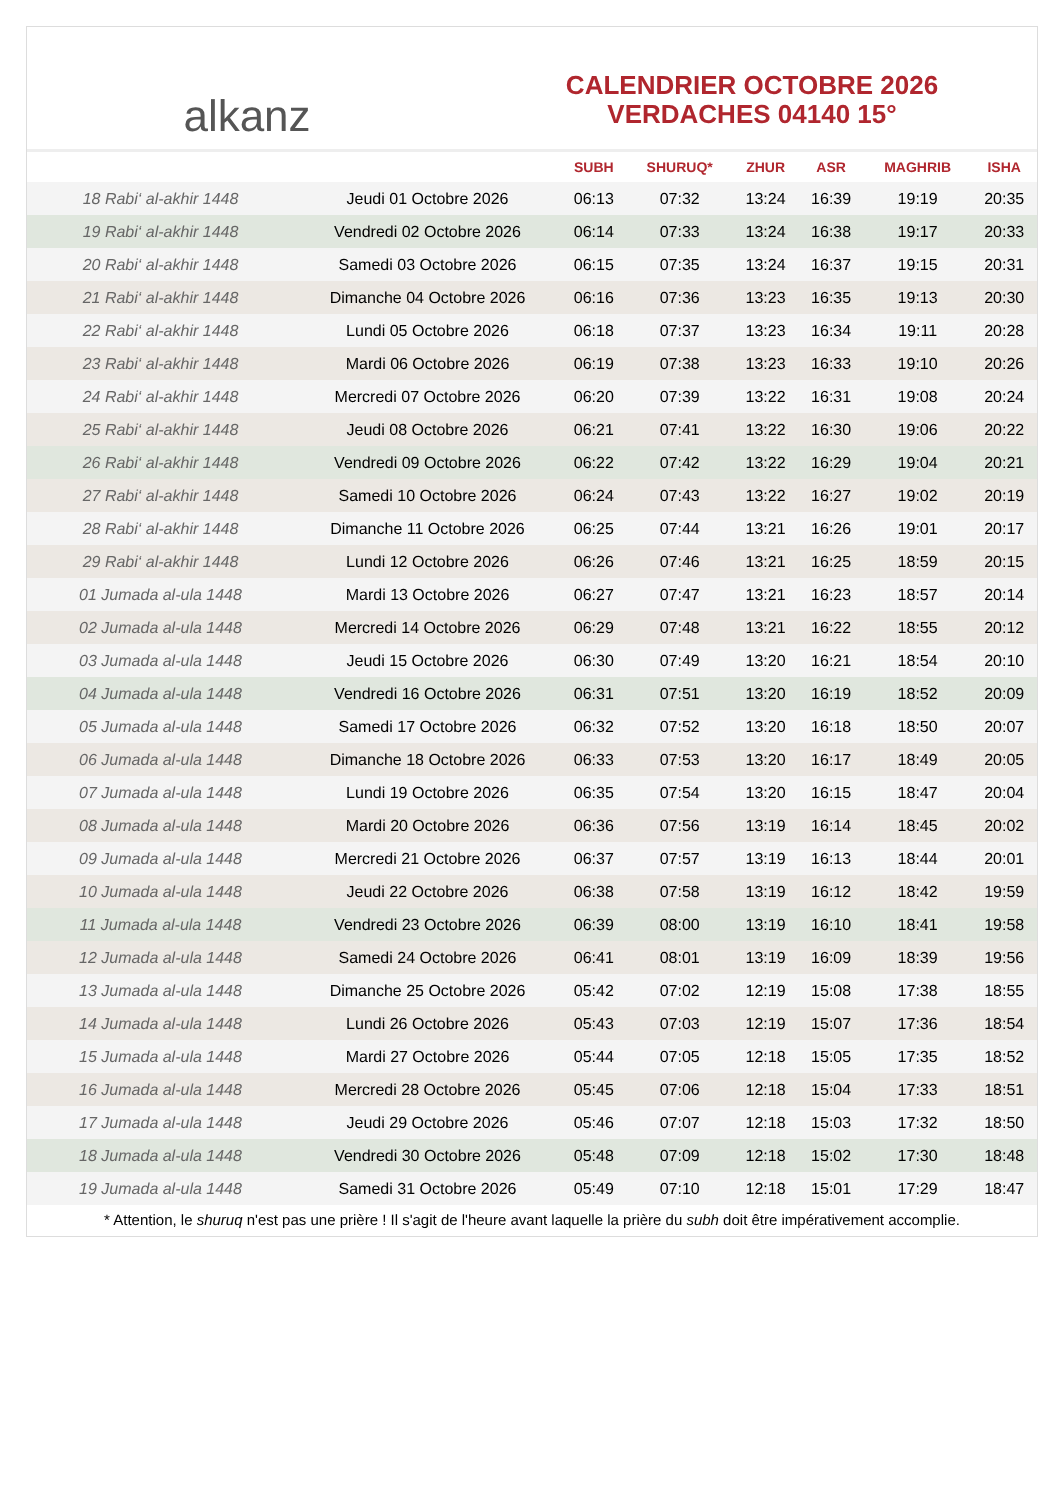alkanz
CALENDRIER OCTOBRE 2026
VERDACHES 04140 15°
| | | SUBH | SHURUQ* | ZHUR | ASR | MAGHRIB | ISHA |
| --- | --- | --- | --- | --- | --- | --- | --- |
| 18 Rabi‘ al-akhir 1448 | Jeudi 01 Octobre 2026 | 06:13 | 07:32 | 13:24 | 16:39 | 19:19 | 20:35 |
| 19 Rabi‘ al-akhir 1448 | Vendredi 02 Octobre 2026 | 06:14 | 07:33 | 13:24 | 16:38 | 19:17 | 20:33 |
| 20 Rabi‘ al-akhir 1448 | Samedi 03 Octobre 2026 | 06:15 | 07:35 | 13:24 | 16:37 | 19:15 | 20:31 |
| 21 Rabi‘ al-akhir 1448 | Dimanche 04 Octobre 2026 | 06:16 | 07:36 | 13:23 | 16:35 | 19:13 | 20:30 |
| 22 Rabi‘ al-akhir 1448 | Lundi 05 Octobre 2026 | 06:18 | 07:37 | 13:23 | 16:34 | 19:11 | 20:28 |
| 23 Rabi‘ al-akhir 1448 | Mardi 06 Octobre 2026 | 06:19 | 07:38 | 13:23 | 16:33 | 19:10 | 20:26 |
| 24 Rabi‘ al-akhir 1448 | Mercredi 07 Octobre 2026 | 06:20 | 07:39 | 13:22 | 16:31 | 19:08 | 20:24 |
| 25 Rabi‘ al-akhir 1448 | Jeudi 08 Octobre 2026 | 06:21 | 07:41 | 13:22 | 16:30 | 19:06 | 20:22 |
| 26 Rabi‘ al-akhir 1448 | Vendredi 09 Octobre 2026 | 06:22 | 07:42 | 13:22 | 16:29 | 19:04 | 20:21 |
| 27 Rabi‘ al-akhir 1448 | Samedi 10 Octobre 2026 | 06:24 | 07:43 | 13:22 | 16:27 | 19:02 | 20:19 |
| 28 Rabi‘ al-akhir 1448 | Dimanche 11 Octobre 2026 | 06:25 | 07:44 | 13:21 | 16:26 | 19:01 | 20:17 |
| 29 Rabi‘ al-akhir 1448 | Lundi 12 Octobre 2026 | 06:26 | 07:46 | 13:21 | 16:25 | 18:59 | 20:15 |
| 01 Jumada al-ula 1448 | Mardi 13 Octobre 2026 | 06:27 | 07:47 | 13:21 | 16:23 | 18:57 | 20:14 |
| 02 Jumada al-ula 1448 | Mercredi 14 Octobre 2026 | 06:29 | 07:48 | 13:21 | 16:22 | 18:55 | 20:12 |
| 03 Jumada al-ula 1448 | Jeudi 15 Octobre 2026 | 06:30 | 07:49 | 13:20 | 16:21 | 18:54 | 20:10 |
| 04 Jumada al-ula 1448 | Vendredi 16 Octobre 2026 | 06:31 | 07:51 | 13:20 | 16:19 | 18:52 | 20:09 |
| 05 Jumada al-ula 1448 | Samedi 17 Octobre 2026 | 06:32 | 07:52 | 13:20 | 16:18 | 18:50 | 20:07 |
| 06 Jumada al-ula 1448 | Dimanche 18 Octobre 2026 | 06:33 | 07:53 | 13:20 | 16:17 | 18:49 | 20:05 |
| 07 Jumada al-ula 1448 | Lundi 19 Octobre 2026 | 06:35 | 07:54 | 13:20 | 16:15 | 18:47 | 20:04 |
| 08 Jumada al-ula 1448 | Mardi 20 Octobre 2026 | 06:36 | 07:56 | 13:19 | 16:14 | 18:45 | 20:02 |
| 09 Jumada al-ula 1448 | Mercredi 21 Octobre 2026 | 06:37 | 07:57 | 13:19 | 16:13 | 18:44 | 20:01 |
| 10 Jumada al-ula 1448 | Jeudi 22 Octobre 2026 | 06:38 | 07:58 | 13:19 | 16:12 | 18:42 | 19:59 |
| 11 Jumada al-ula 1448 | Vendredi 23 Octobre 2026 | 06:39 | 08:00 | 13:19 | 16:10 | 18:41 | 19:58 |
| 12 Jumada al-ula 1448 | Samedi 24 Octobre 2026 | 06:41 | 08:01 | 13:19 | 16:09 | 18:39 | 19:56 |
| 13 Jumada al-ula 1448 | Dimanche 25 Octobre 2026 | 05:42 | 07:02 | 12:19 | 15:08 | 17:38 | 18:55 |
| 14 Jumada al-ula 1448 | Lundi 26 Octobre 2026 | 05:43 | 07:03 | 12:19 | 15:07 | 17:36 | 18:54 |
| 15 Jumada al-ula 1448 | Mardi 27 Octobre 2026 | 05:44 | 07:05 | 12:18 | 15:05 | 17:35 | 18:52 |
| 16 Jumada al-ula 1448 | Mercredi 28 Octobre 2026 | 05:45 | 07:06 | 12:18 | 15:04 | 17:33 | 18:51 |
| 17 Jumada al-ula 1448 | Jeudi 29 Octobre 2026 | 05:46 | 07:07 | 12:18 | 15:03 | 17:32 | 18:50 |
| 18 Jumada al-ula 1448 | Vendredi 30 Octobre 2026 | 05:48 | 07:09 | 12:18 | 15:02 | 17:30 | 18:48 |
| 19 Jumada al-ula 1448 | Samedi 31 Octobre 2026 | 05:49 | 07:10 | 12:18 | 15:01 | 17:29 | 18:47 |
* Attention, le shuruq n'est pas une prière ! Il s'agit de l'heure avant laquelle la prière du subh doit être impérativement accomplie.